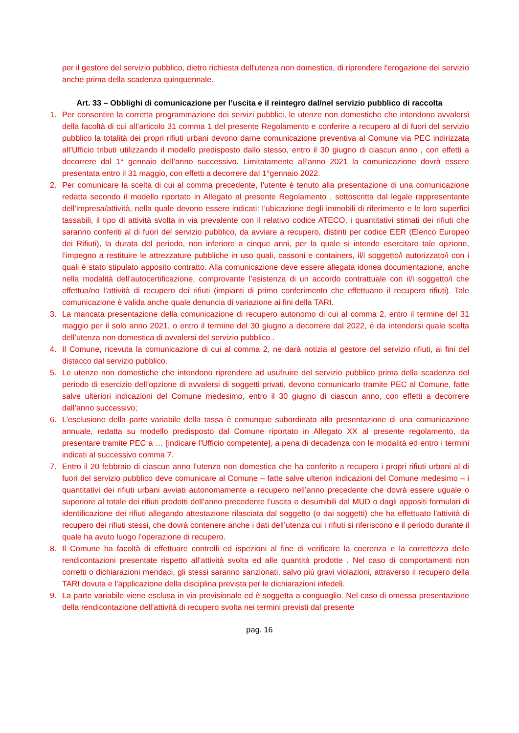per il gestore del servizio pubblico, dietro richiesta dell'utenza non domestica, di riprendere l'erogazione del servizio anche prima della scadenza quinquennale.
Art. 33 – Obblighi di comunicazione per l’uscita e il reintegro dal/nel servizio pubblico di raccolta
1. Per consentire la corretta programmazione dei servizi pubblici, le utenze non domestiche che intendono avvalersi della facoltà di cui all’articolo 31 comma 1 del presente Regolamento e conferire a recupero al di fuori del servizio pubblico la totalità dei propri rifiuti urbani devono darne comunicazione preventiva al Comune via PEC indirizzata all’Ufficio tributi utilizzando il modello predisposto dallo stesso, entro il 30 giugno di ciascun anno , con effetti a decorrere dal 1° gennaio dell’anno successivo. Limitatamente all’anno 2021 la comunicazione dovrà essere presentata entro il 31 maggio, con effetti a decorrere dal 1°gennaio 2022.
2. Per comunicare la scelta di cui al comma precedente, l’utente è tenuto alla presentazione di una comunicazione redatta secondo il modello riportato in Allegato al presente Regolamento , sottoscritta dal legale rappresentante dell’impresa/attività, nella quale devono essere indicati: l’ubicazione degli immobili di riferimento e le loro superfici tassabili, il tipo di attività svolta in via prevalente con il relativo codice ATECO, i quantitativi stimati dei rifiuti che saranno conferiti al di fuori del servizio pubblico, da avviare a recupero, distinti per codice EER (Elenco Europeo dei Rifiuti), la durata del periodo, non inferiore a cinque anni, per la quale si intende esercitare tale opzione, l’impegno a restituire le attrezzature pubbliche in uso quali, cassoni e containers, il/i soggetto/i autorizzato/i con i quali è stato stipulato apposito contratto. Alla comunicazione deve essere allegata idonea documentazione, anche nella modalità dell’autocertificazione, comprovante l’esistenza di un accordo contrattuale con il/i soggetto/i che effettua/no l’attività di recupero dei rifiuti (impianti di primo conferimento che effettuano il recupero rifiuti). Tale comunicazione è valida anche quale denuncia di variazione ai fini della TARI.
3. La mancata presentazione della comunicazione di recupero autonomo di cui al comma 2, entro il termine del 31 maggio per il solo anno 2021, o entro il termine del 30 giugno a decorrere dal 2022, è da intendersi quale scelta dell’utenza non domestica di avvalersi del servizio pubblico .
4. Il Comune, ricevuta la comunicazione di cui al comma 2, ne darà notizia al gestore del servizio rifiuti, ai fini del distacco dal servizio pubblico.
5. Le utenze non domestiche che intendono riprendere ad usufruire del servizio pubblico prima della scadenza del periodo di esercizio dell’opzione di avvalersi di soggetti privati, devono comunicarlo tramite PEC al Comune, fatte salve ulteriori indicazioni del Comune medesimo, entro il 30 giugno di ciascun anno, con effetti a decorrere dall’anno successivo;
6. L’esclusione della parte variabile della tassa è comunque subordinata alla presentazione di una comunicazione annuale, redatta su modello predisposto dal Comune riportato in Allegato XX al presente regolamento, da presentare tramite PEC a … [indicare l’Ufficio competente], a pena di decadenza con le modalità ed entro i termini indicati al successivo comma 7.
7. Entro il 20 febbraio di ciascun anno l’utenza non domestica che ha conferito a recupero i propri rifiuti urbani al di fuori del servizio pubblico deve comunicare al Comune – fatte salve ulteriori indicazioni del Comune medesimo – i quantitativi dei rifiuti urbani avviati autonomamente a recupero nell’anno precedente che dovrà essere uguale o superiore al totale dei rifiuti prodotti dell’anno precedente l’uscita e desumibili dal MUD o dagli appositi formulari di identificazione dei rifiuti allegando attestazione rilasciata dal soggetto (o dai soggetti) che ha effettuato l'attività di recupero dei rifiuti stessi, che dovrà contenere anche i dati dell’utenza cui i rifiuti si riferiscono e il periodo durante il quale ha avuto luogo l’operazione di recupero.
8. Il Comune ha facoltà di effettuare controlli ed ispezioni al fine di verificare la coerenza e la correttezza delle rendicontazioni presentate rispetto all’attività svolta ed alle quantità prodotte . Nel caso di comportamenti non corretti o dichiarazioni mendaci, gli stessi saranno sanzionati, salvo più gravi violazioni, attraverso il recupero della TARI dovuta e l’applicazione della disciplina prevista per le dichiarazioni infedeli.
9. La parte variabile viene esclusa in via previsionale ed è soggetta a conguaglio. Nel caso di omessa presentazione della rendicontazione dell’attività di recupero svolta nei termini previsti dal presente
pag. 16